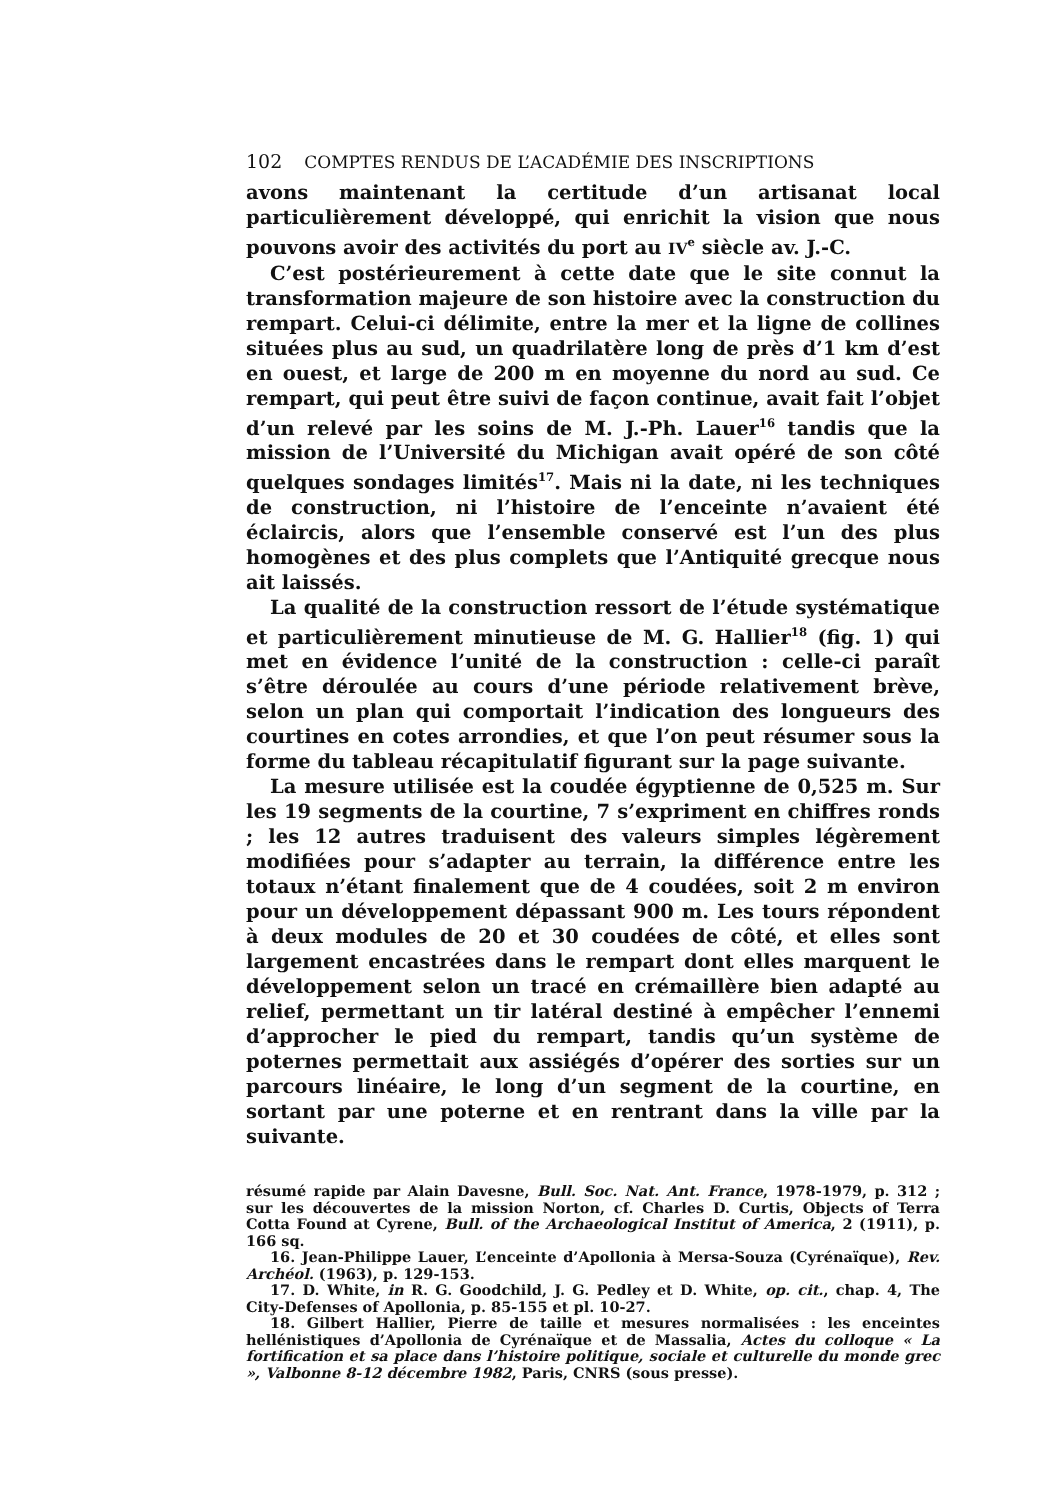102 COMPTES RENDUS DE L’ACADÉMIE DES INSCRIPTIONS
avons maintenant la certitude d’un artisanat local particulièrement développé, qui enrichit la vision que nous pouvons avoir des activités du port au IV<sup>e</sup> siècle av. J.-C.
C’est postérieurement à cette date que le site connut la transformation majeure de son histoire avec la construction du rempart. Celui-ci délimite, entre la mer et la ligne de collines situées plus au sud, un quadrilatère long de près d’1 km d’est en ouest, et large de 200 m en moyenne du nord au sud. Ce rempart, qui peut être suivi de façon continue, avait fait l’objet d’un relevé par les soins de M. J.-Ph. Lauer<sup>16</sup> tandis que la mission de l’Université du Michigan avait opéré de son côté quelques sondages limités<sup>17</sup>. Mais ni la date, ni les techniques de construction, ni l’histoire de l’enceinte n’avaient été éclaircis, alors que l’ensemble conservé est l’un des plus homogènes et des plus complets que l’Antiquité grecque nous ait laissés.
La qualité de la construction ressort de l’étude systématique et particulièrement minutieuse de M. G. Hallier<sup>18</sup> (fig. 1) qui met en évidence l’unité de la construction : celle-ci paraît s’être déroulée au cours d’une période relativement brève, selon un plan qui comportait l’indication des longueurs des courtines en cotes arrondies, et que l’on peut résumer sous la forme du tableau récapitulatif figurant sur la page suivante.
La mesure utilisée est la coudée égyptienne de 0,525 m. Sur les 19 segments de la courtine, 7 s’expriment en chiffres ronds ; les 12 autres traduisent des valeurs simples légèrement modifiées pour s’adapter au terrain, la différence entre les totaux n’étant finalement que de 4 coudées, soit 2 m environ pour un développement dépassant 900 m. Les tours répondent à deux modules de 20 et 30 coudées de côté, et elles sont largement encastrées dans le rempart dont elles marquent le développement selon un tracé en crémaillère bien adapté au relief, permettant un tir latéral destiné à empêcher l’ennemi d’approcher le pied du rempart, tandis qu’un système de poternes permettait aux assiégés d’opérer des sorties sur un parcours linéaire, le long d’un segment de la courtine, en sortant par une poterne et en rentrant dans la ville par la suivante.
résumé rapide par Alain Davesne, Bull. Soc. Nat. Ant. France, 1978-1979, p. 312 ; sur les découvertes de la mission Norton, cf. Charles D. Curtis, Objects of Terra Cotta Found at Cyrene, Bull. of the Archaeological Institut of America, 2 (1911), p. 166 sq.
16. Jean-Philippe Lauer, L’enceinte d’Apollonia à Mersa-Souza (Cyrénaïque), Rev. Archéol. (1963), p. 129-153.
17. D. White, in R. G. Goodchild, J. G. Pedley et D. White, op. cit., chap. 4, The City-Defenses of Apollonia, p. 85-155 et pl. 10-27.
18. Gilbert Hallier, Pierre de taille et mesures normalisées : les enceintes hellénistiques d’Apollonia de Cyrénaïque et de Massalia, Actes du colloque « La fortification et sa place dans l’histoire politique, sociale et culturelle du monde grec », Valbonne 8-12 décembre 1982, Paris, CNRS (sous presse).